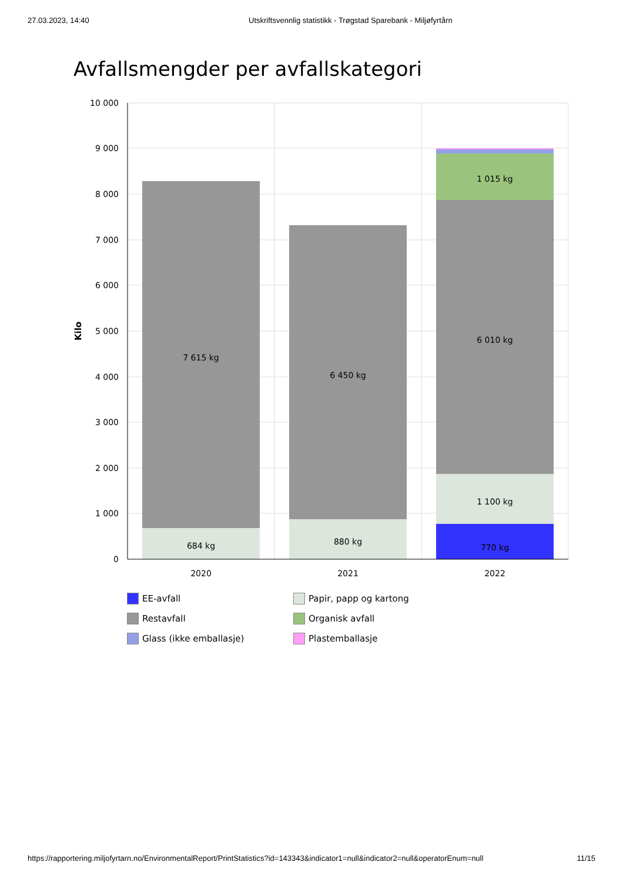27.03.2023, 14:40 Utskriftsvennlig statistikk - Trøgstad Sparebank - Miljøfyrtårn
Avfallsmengder per avfallskategori
10 000
9 000
8 000
7 000
6 000
5 000
4 000
3 000
2 000
1 000
0
Kilo
2020
2021
2022
684 kg
7 615 kg
880 kg
6 450 kg
770 kg
1 100 kg
6 010 kg
1 015 kg
EE-avfall
Papir, papp og kartong
Restavfall
Organisk avfall
Glass (ikke emballasje)
Plastemballasje
https://rapportering.miljofyrtarn.no/EnvironmentalReport/PrintStatistics?id=143343&indicator1=null&indicator2=null&operatorEnum=null 11/15